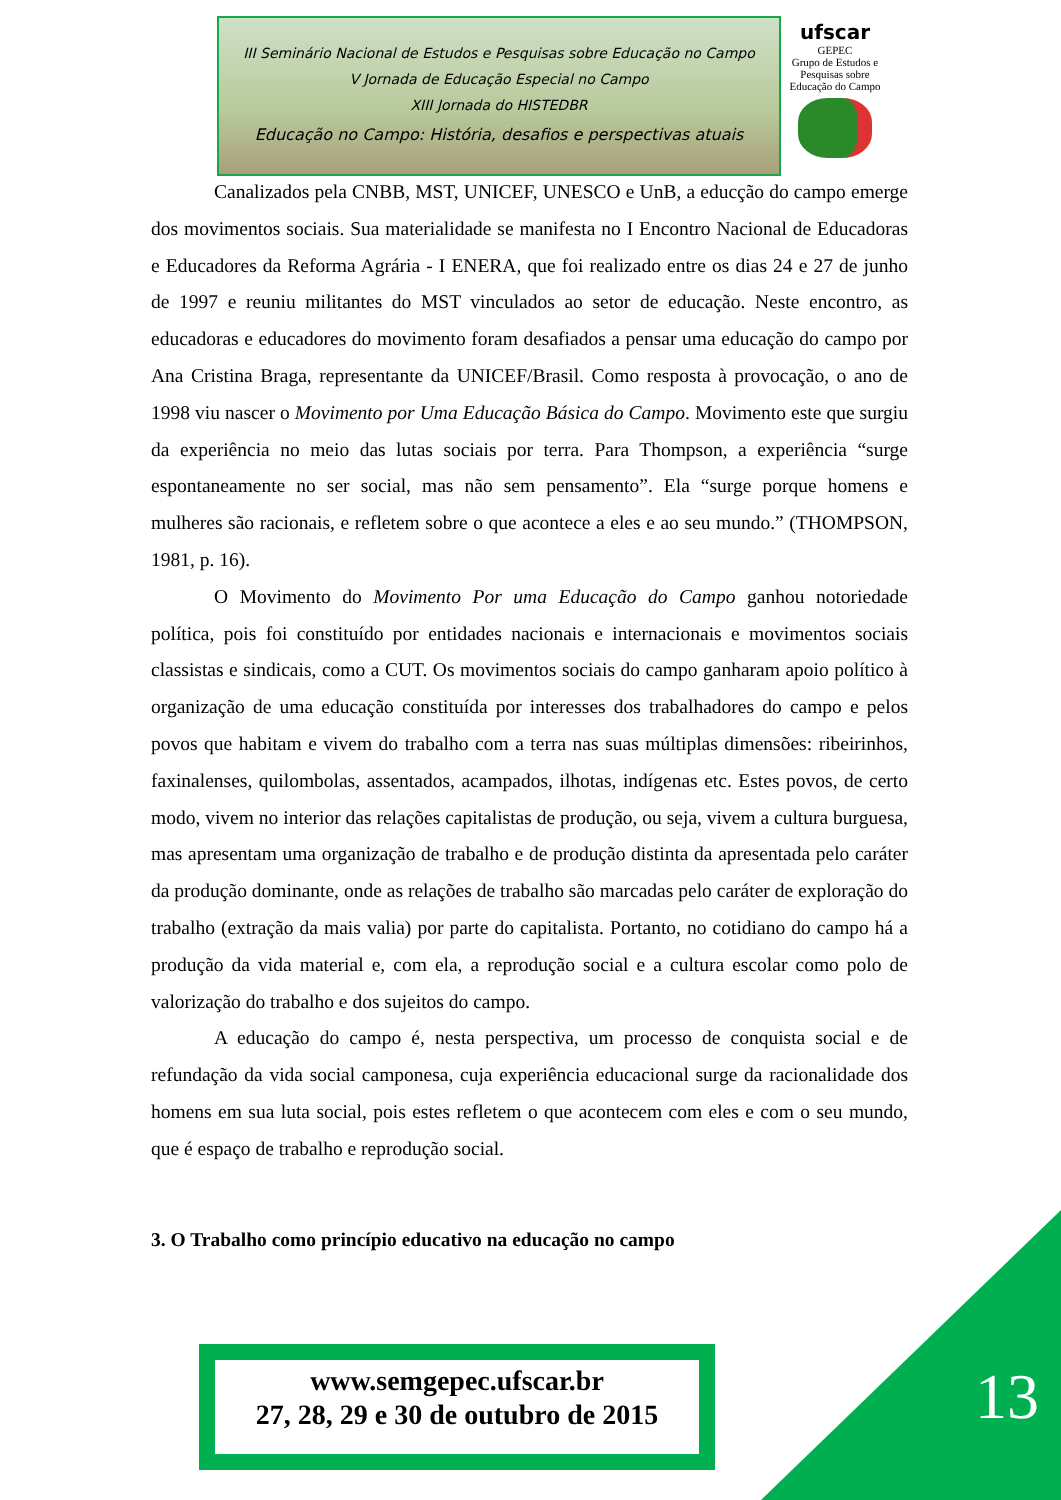III Seminário Nacional de Estudos e Pesquisas sobre Educação no Campo
V Jornada de Educação Especial no Campo
XIII Jornada do HISTEDBR
Educação no Campo: História, desafios e perspectivas atuais
ufscar
GEPEC
Grupo de Estudos e Pesquisas sobre Educação do Campo
Canalizados pela CNBB, MST, UNICEF, UNESCO e UnB, a educção do campo emerge dos movimentos sociais. Sua materialidade se manifesta no I Encontro Nacional de Educadoras e Educadores da Reforma Agrária - I ENERA, que foi realizado entre os dias 24 e 27 de junho de 1997 e reuniu militantes do MST vinculados ao setor de educação. Neste encontro, as educadoras e educadores do movimento foram desafiados a pensar uma educação do campo por Ana Cristina Braga, representante da UNICEF/Brasil. Como resposta à provocação, o ano de 1998 viu nascer o Movimento por Uma Educação Básica do Campo. Movimento este que surgiu da experiência no meio das lutas sociais por terra. Para Thompson, a experiência “surge espontaneamente no ser social, mas não sem pensamento”. Ela “surge porque homens e mulheres são racionais, e refletem sobre o que acontece a eles e ao seu mundo.” (THOMPSON, 1981, p. 16).
O Movimento do Movimento Por uma Educação do Campo ganhou notoriedade política, pois foi constituído por entidades nacionais e internacionais e movimentos sociais classistas e sindicais, como a CUT. Os movimentos sociais do campo ganharam apoio político à organização de uma educação constituída por interesses dos trabalhadores do campo e pelos povos que habitam e vivem do trabalho com a terra nas suas múltiplas dimensões: ribeirinhos, faxinalenses, quilombolas, assentados, acampados, ilhotas, indígenas etc. Estes povos, de certo modo, vivem no interior das relações capitalistas de produção, ou seja, vivem a cultura burguesa, mas apresentam uma organização de trabalho e de produção distinta da apresentada pelo caráter da produção dominante, onde as relações de trabalho são marcadas pelo caráter de exploração do trabalho (extração da mais valia) por parte do capitalista. Portanto, no cotidiano do campo há a produção da vida material e, com ela, a reprodução social e a cultura escolar como polo de valorização do trabalho e dos sujeitos do campo.
A educação do campo é, nesta perspectiva, um processo de conquista social e de refundação da vida social camponesa, cuja experiência educacional surge da racionalidade dos homens em sua luta social, pois estes refletem o que acontecem com eles e com o seu mundo, que é espaço de trabalho e reprodução social.
3. O Trabalho como princípio educativo na educação no campo
www.semgepec.ufscar.br
27, 28, 29 e 30 de outubro de 2015
13